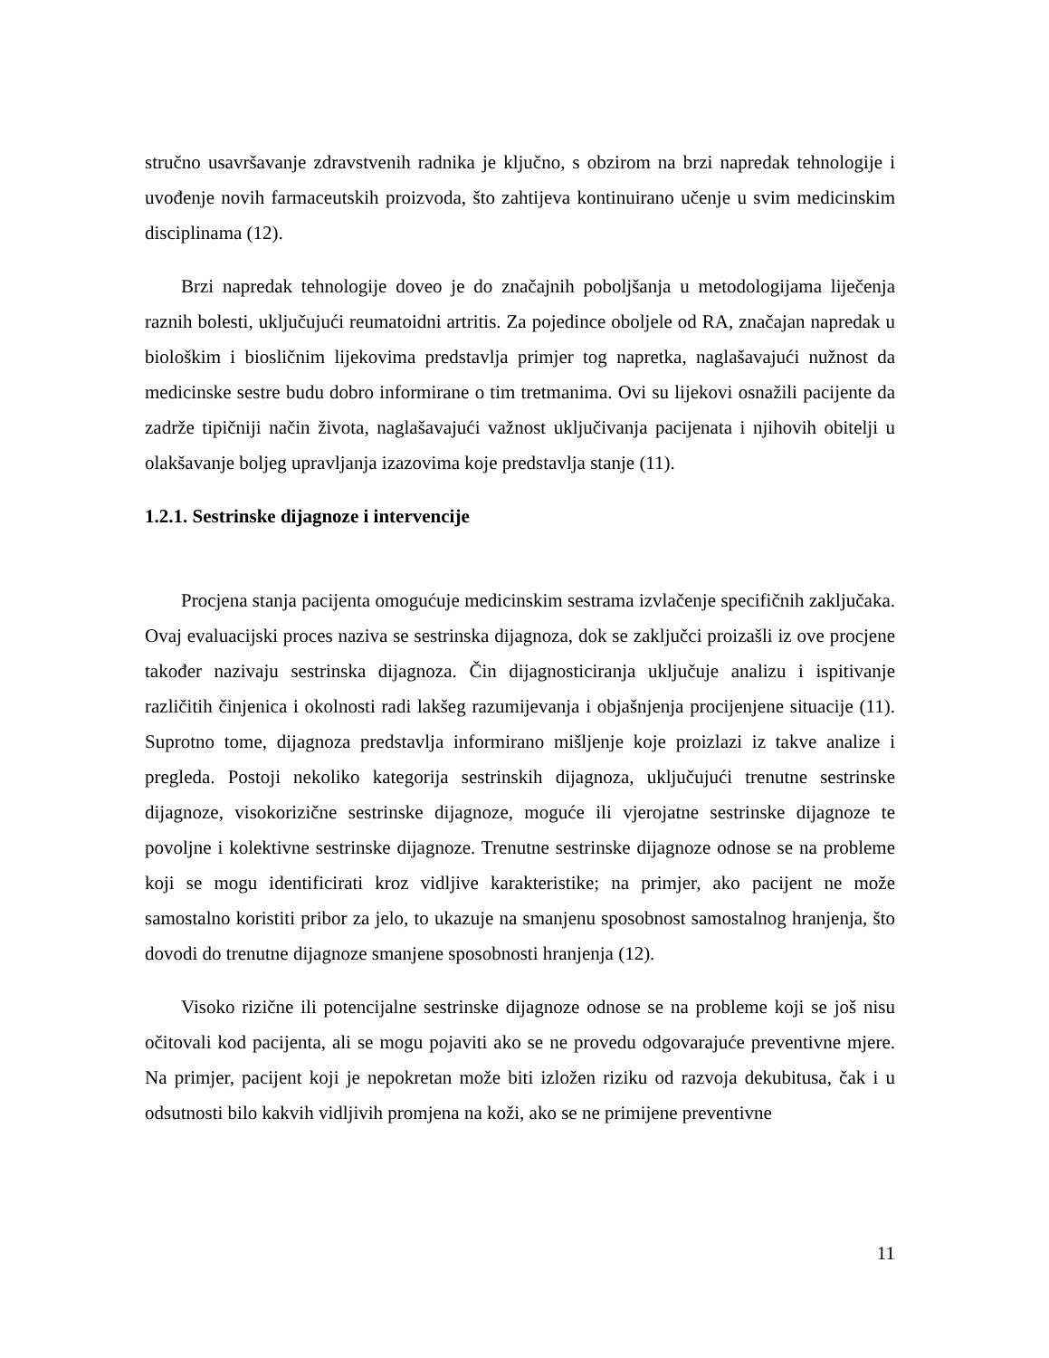stručno usavršavanje zdravstvenih radnika je ključno, s obzirom na brzi napredak tehnologije i uvođenje novih farmaceutskih proizvoda, što zahtijeva kontinuirano učenje u svim medicinskim disciplinama (12).
Brzi napredak tehnologije doveo je do značajnih poboljšanja u metodologijama liječenja raznih bolesti, uključujući reumatoidni artritis. Za pojedince oboljele od RA, značajan napredak u biološkim i biosličnim lijekovima predstavlja primjer tog napretka, naglašavajući nužnost da medicinske sestre budu dobro informirane o tim tretmanima. Ovi su lijekovi osnažili pacijente da zadrže tipičniji način života, naglašavajući važnost uključivanja pacijenata i njihovih obitelji u olakšavanje boljeg upravljanja izazovima koje predstavlja stanje (11).
1.2.1. Sestrinske dijagnoze i intervencije
Procjena stanja pacijenta omogućuje medicinskim sestrama izvlačenje specifičnih zaključaka. Ovaj evaluacijski proces naziva se sestrinska dijagnoza, dok se zaključci proizašli iz ove procjene također nazivaju sestrinska dijagnoza. Čin dijagnosticiranja uključuje analizu i ispitivanje različitih činjenica i okolnosti radi lakšeg razumijevanja i objašnjenja procijenjene situacije (11). Suprotno tome, dijagnoza predstavlja informirano mišljenje koje proizlazi iz takve analize i pregleda. Postoji nekoliko kategorija sestrinskih dijagnoza, uključujući trenutne sestrinske dijagnoze, visokorizične sestrinske dijagnoze, moguće ili vjerojatne sestrinske dijagnoze te povoljne i kolektivne sestrinske dijagnoze. Trenutne sestrinske dijagnoze odnose se na probleme koji se mogu identificirati kroz vidljive karakteristike; na primjer, ako pacijent ne može samostalno koristiti pribor za jelo, to ukazuje na smanjenu sposobnost samostalnog hranjenja, što dovodi do trenutne dijagnoze smanjene sposobnosti hranjenja (12).
Visoko rizične ili potencijalne sestrinske dijagnoze odnose se na probleme koji se još nisu očitovali kod pacijenta, ali se mogu pojaviti ako se ne provedu odgovarajuće preventivne mjere. Na primjer, pacijent koji je nepokretan može biti izložen riziku od razvoja dekubitusa, čak i u odsutnosti bilo kakvih vidljivih promjena na koži, ako se ne primijene preventivne
11